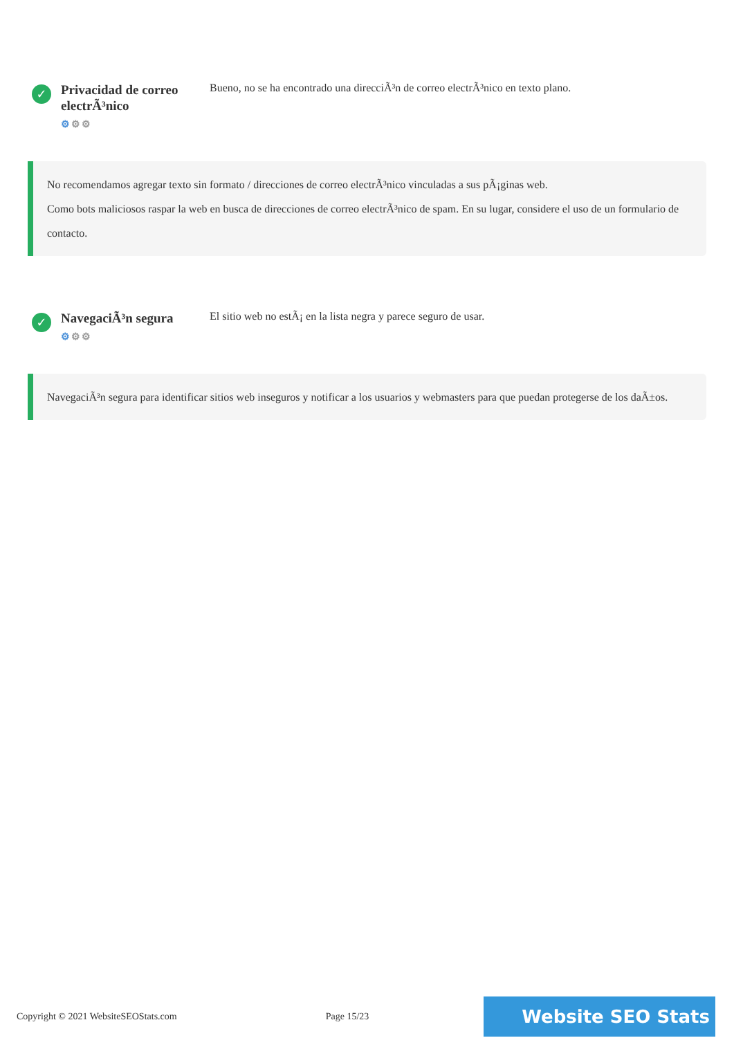✓
Privacidad de correo electrÃ³nico
⚙⚙⚙
Bueno, no se ha encontrado una direcciÃ³n de correo electrÃ³nico en texto plano.
No recomendamos agregar texto sin formato / direcciones de correo electrÃ³nico vinculadas a sus pÃ¡ginas web.
Como bots maliciosos raspar la web en busca de direcciones de correo electrÃ³nico de spam. En su lugar, considere el uso de un formulario de contacto.
✓
NavegaciÃ³n segura
⚙⚙⚙
El sitio web no estÃ¡ en la lista negra y parece seguro de usar.
NavegaciÃ³n segura para identificar sitios web inseguros y notificar a los usuarios y webmasters para que puedan protegerse de los daÃ±os.
Copyright © 2021 WebsiteSEOStats.com Page 15/23 Website SEO Stats